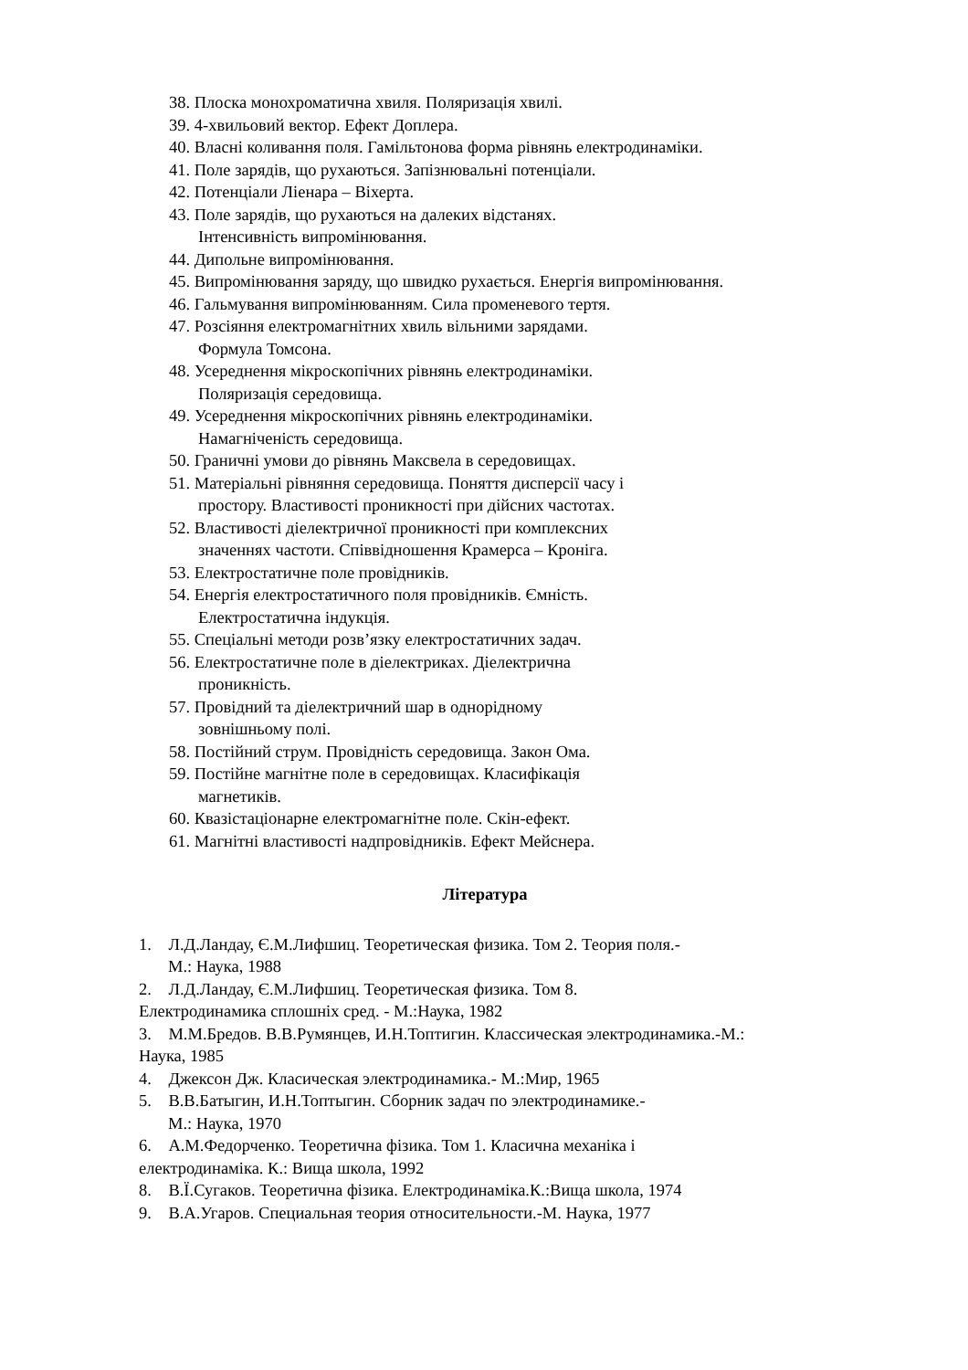38. Плоска монохроматична хвиля. Поляризація хвилі.
39. 4-хвильовий вектор. Ефект Доплера.
40. Власні коливання поля. Гамільтонова форма рівнянь електродинаміки.
41. Поле зарядів, що рухаються. Запізнювальні потенціали.
42. Потенціали Ліенара – Віхерта.
43. Поле зарядів, що рухаються на далеких відстанях.
Інтенсивність випромінювання.
44. Дипольне випромінювання.
45. Випромінювання заряду, що швидко рухається. Енергія випромінювання.
46. Гальмування випромінюванням. Сила променевого тертя.
47. Розсіяння електромагнітних хвиль вільними зарядами.
Формула Томсона.
48. Усереднення мікроскопічних рівнянь електродинаміки.
Поляризація середовища.
49. Усереднення мікроскопічних рівнянь електродинаміки.
Намагніченість середовища.
50. Граничні умови до рівнянь Максвела в середовищах.
51. Матеріальні рівняння середовища. Поняття дисперсії часу і
простору. Властивості проникності при дійсних частотах.
52. Властивості діелектричної проникності при комплексних
значеннях частоти. Співвідношення Крамерса – Кроніга.
53. Електростатичне поле провідників.
54. Енергія електростатичного поля провідників. Ємність.
Електростатична індукція.
55. Спеціальні методи розв’язку електростатичних задач.
56. Електростатичне поле в діелектриках. Діелектрична
проникність.
57. Провідний та діелектричний шар в однорідному
зовнішньому полі.
58. Постійний струм. Провідність середовища. Закон Ома.
59. Постійне магнітне поле в середовищах. Класифікація
магнетиків.
60. Квазістаціонарне електромагнітне поле. Скін-ефект.
61. Магнітні властивості надпровідників. Ефект Мейснера.
Література
1. Л.Д.Ландау, Є.М.Лифшиц. Теоретическая физика. Том 2. Теория поля.-
М.: Наука, 1988
2. Л.Д.Ландау, Є.М.Лифшиц. Теоретическая физика. Том 8.
Електродинамика сплошніх сред. - М.:Наука, 1982
3. М.М.Бредов. В.В.Румянцев, И.Н.Топтигин. Классическая электродинамика.-М.:
Наука, 1985
4. Джексон Дж. Класическая электродинамика.- М.:Мир, 1965
5. В.В.Батыгин, И.Н.Топтыгин. Сборник задач по электродинамике.-
М.: Наука, 1970
6. А.М.Федорченко. Теоретична фізика. Том 1. Класична механіка і
електродинаміка. К.: Вища школа, 1992
8. В.Ї.Сугаков. Теоретична фізика. Електродинаміка.К.:Вища школа, 1974
9. В.А.Угаров. Специальная теория относительности.-М. Наука, 1977